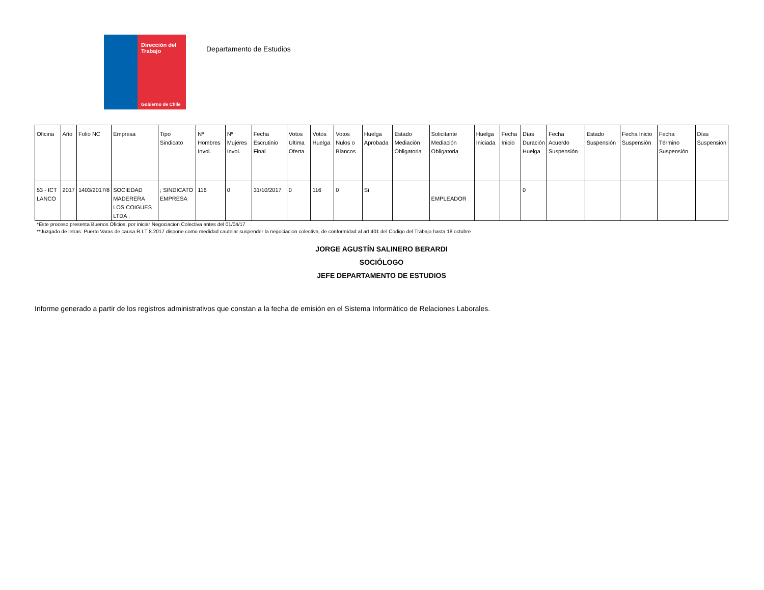Dirección del Trabajo
Gobierno de Chile
Departamento de Estudios
| Oficina | Año | Folio NC | Empresa | Tipo Sindicato | Nº Hombres Invol. | Nº Mujeres Invol. | Fecha Escrutinio Final | Votos Ultima Oferta | Votos Huelga | Votos Nulos o Blancos | Huelga Aprobada | Estado Mediación Obligatoria | Solicitante Mediación Obligatoria | Huelga Iniciada | Fecha Inicio | Días Duración Huelga | Fecha Acuerdo Suspensión | Estado Suspensión | Fecha Inicio Suspensión | Fecha Término Suspensión | Días Suspensión |
| --- | --- | --- | --- | --- | --- | --- | --- | --- | --- | --- | --- | --- | --- | --- | --- | --- | --- | --- | --- | --- | --- |
| 53 - ICT LANCO | 2017 | 1403/2017/8 | SOCIEDAD MADERERA LOS COIGUES LTDA . | ; SINDICATO EMPRESA | 116 | 0 | 31/10/2017 | 0 | 116 | 0 | Si | | EMPLEADOR | | | 0 | | | | | |
*Este proceso presenta Buenos Oficios, por iniciar Negociacion Colectiva antes del 01/04/17
**Juzgado de letras. Puerto Varas de causa R.I.T 8.2017 dispone como medidad cautelar suspender la negociacion colectiva, de conformidad al art 401 del Codigo del Trabajo hasta 18 octubre
JORGE AGUSTÍN SALINERO BERARDI
SOCIÓLOGO
JEFE DEPARTAMENTO DE ESTUDIOS
Informe generado a partir de los registros administrativos que constan a la fecha de emisión en el Sistema Informático de Relaciones Laborales.